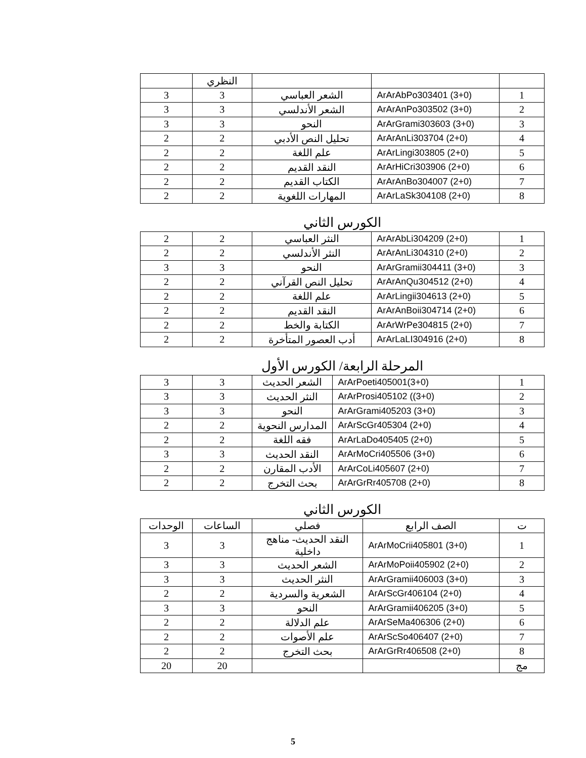| | | | النظري | |
| 1 | ArArAbPo303401 (3+0) | الشعر العباسي | 3 | 3 |
| 2 | ArArAnPo303502 (3+0) | الشعر الأندلسي | 3 | 3 |
| 3 | ArArGrami303603 (3+0) | النحو | 3 | 3 |
| 4 | ArArAnLi303704 (2+0) | تحليل النص الأدبي | 2 | 2 |
| 5 | ArArLingi303805 (2+0) | علم اللغة | 2 | 2 |
| 6 | ArArHiCri303906 (2+0) | النقد القديم | 2 | 2 |
| 7 | ArArAnBo304007 (2+0) | الكتاب القديم | 2 | 2 |
| 8 | ArArLaSk304108 (2+0) | المهارات اللغوية | 2 | 2 |
الكورس الثاني
| 1 | ArArAbLi304209 (2+0) | النثر العباسي | 2 | 2 |
| 2 | ArArAnLi304310 (2+0) | النثر الأندلسي | 2 | 2 |
| 3 | ArArGramii304411 (3+0) | النحو | 3 | 3 |
| 4 | ArArAnQu304512 (2+0) | تحليل النص القرآني | 2 | 2 |
| 5 | ArArLingii304613 (2+0) | علم اللغة | 2 | 2 |
| 6 | ArArAnBoii304714 (2+0) | النقد القديم | 2 | 2 |
| 7 | ArArWrPe304815 (2+0) | الكتابة والخط | 2 | 2 |
| 8 | ArArLaLI304916 (2+0) | أدب العصور المتأخرة | 2 | 2 |
المرحلة الرابعة/ الكورس الأول
| 1 | ArArPoeti405001(3+0) | الشعر الحديث | 3 | 3 |
| 2 | ArArProsi405102 ((3+0) | النثر الحديث | 3 | 3 |
| 3 | ArArGrami405203 (3+0) | النحو | 3 | 3 |
| 4 | ArArScGr405304 (2+0) | المدارس النحوية | 2 | 2 |
| 5 | ArArLaDo405405 (2+0) | فقه اللغة | 2 | 2 |
| 6 | ArArMoCri405506 (3+0) | النقد الحديث | 3 | 3 |
| 7 | ArArCoLi405607 (2+0) | الأدب المقارن | 2 | 2 |
| 8 | ArArGrRr405708 (2+0) | بحث التخرج | 2 | 2 |
الكورس الثاني
| ت | الصف الرابع | فصلي | الساعات | الوحدات |
| --- | --- | --- | --- | --- |
| 1 | ArArMoCrii405801 (3+0) | النقد الحديث- مناهج داخلية | 3 | 3 |
| 2 | ArArMoPoii405902 (2+0) | الشعر الحديث | 3 | 3 |
| 3 | ArArGramii406003 (3+0) | النثر الحديث | 3 | 3 |
| 4 | ArArScGr406104 (2+0) | الشعرية والسردية | 2 | 2 |
| 5 | ArArGramii406205 (3+0) | النحو | 3 | 3 |
| 6 | ArArSeMa406306 (2+0) | علم الدلالة | 2 | 2 |
| 7 | ArArScSo406407 (2+0) | علم الأصوات | 2 | 2 |
| 8 | ArArGrRr406508 (2+0) | بحث التخرج | 2 | 2 |
| مج | | | 20 | 20 |
5